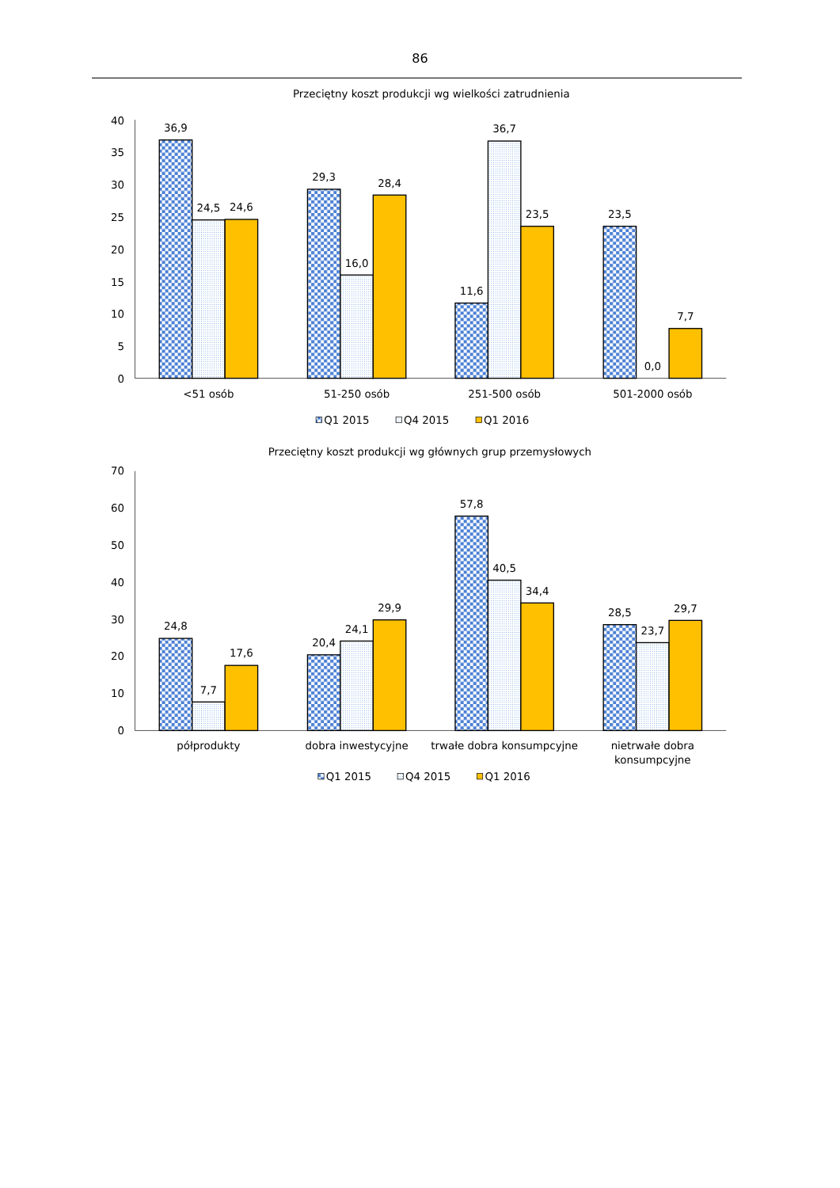86
Przeciętny koszt produkcji wg wielkości zatrudnienia
40
35
30
25
20
15
10
5
0
36,9
24,5
24,6
29,3
16,0
28,4
11,6
36,7
23,5
23,5
0,0
7,7
<51 osób
51-250 osób
251-500 osób
501-2000 osób
Q1 2015
Q4 2015
Q1 2016
Przeciętny koszt produkcji wg głównych grup przemysłowych
70
60
50
40
30
20
10
0
24,8
7,7
17,6
20,4
24,1
29,9
57,8
40,5
34,4
28,5
23,7
29,7
półprodukty
dobra inwestycyjne
trwałe dobra konsumpcyjne
nietrwałe dobra
konsumpcyjne
Q1 2015
Q4 2015
Q1 2016